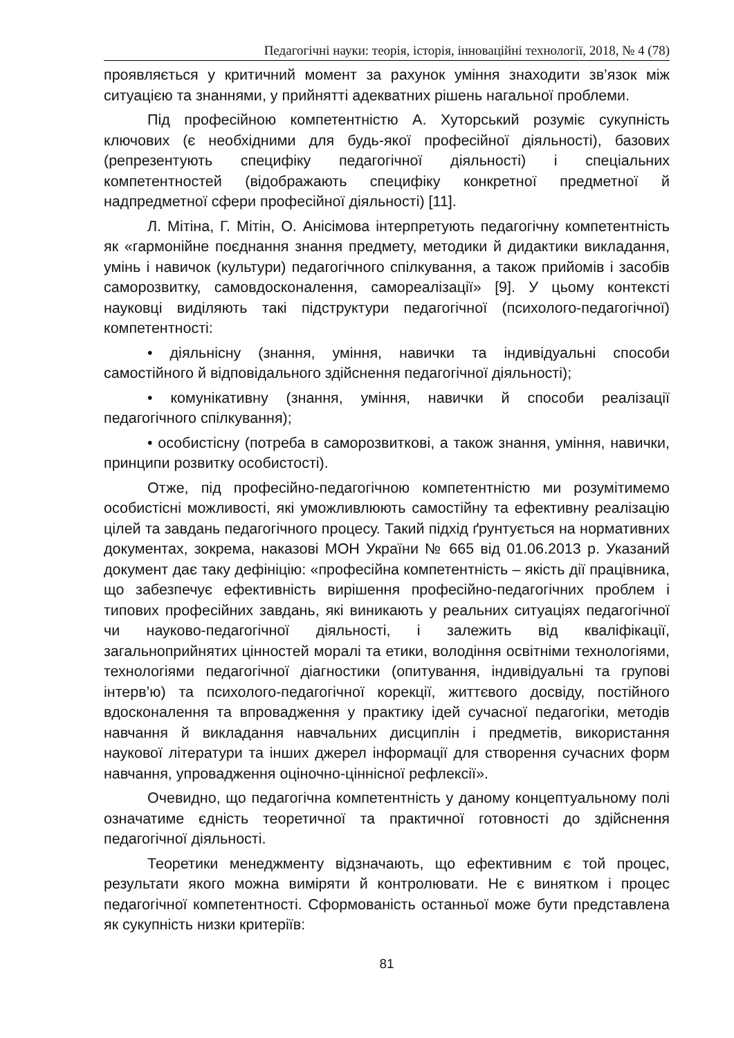Педагогічні науки: теорія, історія, інноваційні технології, 2018, № 4 (78)
проявляється у критичний момент за рахунок уміння знаходити зв’язок між ситуацією та знаннями, у прийнятті адекватних рішень нагальної проблеми.
Під професійною компетентністю А. Хуторський розуміє сукупність ключових (є необхідними для будь-якої професійної діяльності), базових (репрезентують специфіку педагогічної діяльності) і спеціальних компетентностей (відображають специфіку конкретної предметної й надпредметної сфери професійної діяльності) [11].
Л. Мітіна, Г. Мітін, О. Анісімова інтерпретують педагогічну компетентність як «гармонійне поєднання знання предмету, методики й дидактики викладання, умінь і навичок (культури) педагогічного спілкування, а також прийомів і засобів саморозвитку, самовдосконалення, самореалізації» [9]. У цьому контексті науковці виділяють такі підструктури педагогічної (психолого-педагогічної) компетентності:
• діяльнісну (знання, уміння, навички та індивідуальні способи самостійного й відповідального здійснення педагогічної діяльності);
• комунікативну (знання, уміння, навички й способи реалізації педагогічного спілкування);
• особистісну (потреба в саморозвиткові, а також знання, уміння, навички, принципи розвитку особистості).
Отже, під професійно-педагогічною компетентністю ми розумітимемо особистісні можливості, які уможливлюють самостійну та ефективну реалізацію цілей та завдань педагогічного процесу. Такий підхід ґрунтується на нормативних документах, зокрема, наказові МОН України № 665 від 01.06.2013 р. Указаний документ дає таку дефініцію: «професійна компетентність – якість дії працівника, що забезпечує ефективність вирішення професійно-педагогічних проблем і типових професійних завдань, які виникають у реальних ситуаціях педагогічної чи науково-педагогічної діяльності, і залежить від кваліфікації, загальноприйнятих цінностей моралі та етики, володіння освітніми технологіями, технологіями педагогічної діагностики (опитування, індивідуальні та групові інтерв’ю) та психолого-педагогічної корекції, життєвого досвіду, постійного вдосконалення та впровадження у практику ідей сучасної педагогіки, методів навчання й викладання навчальних дисциплін і предметів, використання наукової літератури та інших джерел інформації для створення сучасних форм навчання, упровадження оціночно-ціннісної рефлексії».
Очевидно, що педагогічна компетентність у даному концептуальному полі означатиме єдність теоретичної та практичної готовності до здійснення педагогічної діяльності.
Теоретики менеджменту відзначають, що ефективним є той процес, результати якого можна виміряти й контролювати. Не є винятком і процес педагогічної компетентності. Сформованість останньої може бути представлена як сукупність низки критеріїв:
81